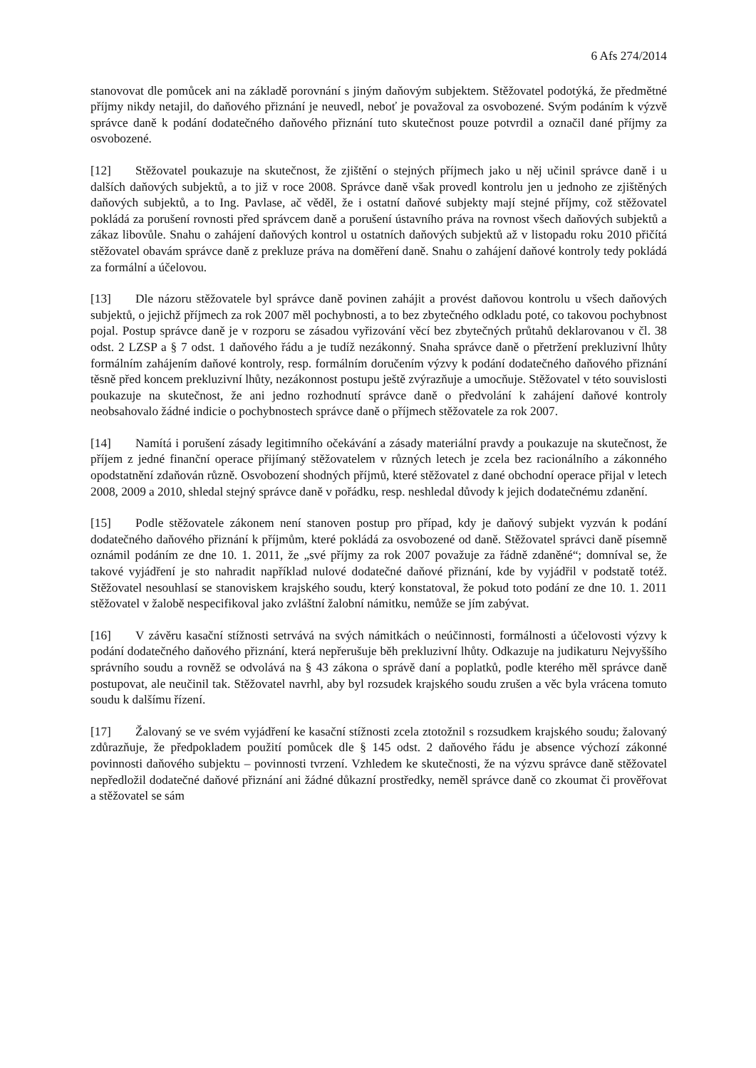6 Afs 274/2014
stanovovat dle pomůcek ani na základě porovnání s jiným daňovým subjektem. Stěžovatel podotýká, že předmětné příjmy nikdy netajil, do daňového přiznání je neuvedl, neboť je považoval za osvobozené. Svým podáním k výzvě správce daně k podání dodatečného daňového přiznání tuto skutečnost pouze potvrdil a označil dané příjmy za osvobozené.
[12] Stěžovatel poukazuje na skutečnost, že zjištění o stejných příjmech jako u něj učinil správce daně i u dalších daňových subjektů, a to již v roce 2008. Správce daně však provedl kontrolu jen u jednoho ze zjištěných daňových subjektů, a to Ing. Pavlase, ač věděl, že i ostatní daňové subjekty mají stejné příjmy, což stěžovatel pokládá za porušení rovnosti před správcem daně a porušení ústavního práva na rovnost všech daňových subjektů a zákaz libovůle. Snahu o zahájení daňových kontrol u ostatních daňových subjektů až v listopadu roku 2010 přičítá stěžovatel obavám správce daně z prekluze práva na doměření daně. Snahu o zahájení daňové kontroly tedy pokládá za formální a účelovou.
[13] Dle názoru stěžovatele byl správce daně povinen zahájit a provést daňovou kontrolu u všech daňových subjektů, o jejichž příjmech za rok 2007 měl pochybnosti, a to bez zbytečného odkladu poté, co takovou pochybnost pojal. Postup správce daně je v rozporu se zásadou vyřizování věcí bez zbytečných průtahů deklarovanou v čl. 38 odst. 2 LZSP a § 7 odst. 1 daňového řádu a je tudíž nezákonný. Snaha správce daně o přetržení prekluzivní lhůty formálním zahájením daňové kontroly, resp. formálním doručením výzvy k podání dodatečného daňového přiznání těsně před koncem prekluzivní lhůty, nezákonnost postupu ještě zvýrazňuje a umocňuje. Stěžovatel v této souvislosti poukazuje na skutečnost, že ani jedno rozhodnutí správce daně o předvolání k zahájení daňové kontroly neobsahovalo žádné indicie o pochybnostech správce daně o příjmech stěžovatele za rok 2007.
[14] Namítá i porušení zásady legitimního očekávání a zásady materiální pravdy a poukazuje na skutečnost, že příjem z jedné finanční operace přijímaný stěžovatelem v různých letech je zcela bez racionálního a zákonného opodstatnění zdaňován různě. Osvobození shodných příjmů, které stěžovatel z dané obchodní operace přijal v letech 2008, 2009 a 2010, shledal stejný správce daně v pořádku, resp. neshledal důvody k jejich dodatečnému zdanění.
[15] Podle stěžovatele zákonem není stanoven postup pro případ, kdy je daňový subjekt vyzván k podání dodatečného daňového přiznání k příjmům, které pokládá za osvobozené od daně. Stěžovatel správci daně písemně oznámil podáním ze dne 10. 1. 2011, že „své příjmy za rok 2007 považuje za řádně zdaněné“; domníval se, že takové vyjádření je sto nahradit například nulové dodatečné daňové přiznání, kde by vyjádřil v podstatě totéž. Stěžovatel nesouhlasí se stanoviskem krajského soudu, který konstatoval, že pokud toto podání ze dne 10. 1. 2011 stěžovatel v žalobě nespecifikoval jako zvláštní žalobní námitku, nemůže se jím zabývat.
[16] V závěru kasační stížnosti setrvává na svých námitkách o neúčinnosti, formálnosti a účelovosti výzvy k podání dodatečného daňového přiznání, která nepřerušuje běh prekluzivní lhůty. Odkazuje na judikaturu Nejvyššího správního soudu a rovněž se odvolává na § 43 zákona o správě daní a poplatků, podle kterého měl správce daně postupovat, ale neučinil tak. Stěžovatel navrhl, aby byl rozsudek krajského soudu zrušen a věc byla vrácena tomuto soudu k dalšímu řízení.
[17] Žalovaný se ve svém vyjádření ke kasační stížnosti zcela ztotožnil s rozsudkem krajského soudu; žalovaný zdůrazňuje, že předpokladem použití pomůcek dle § 145 odst. 2 daňového řádu je absence výchozí zákonné povinnosti daňového subjektu – povinnosti tvrzení. Vzhledem ke skutečnosti, že na výzvu správce daně stěžovatel nepředložil dodatečné daňové přiznání ani žádné důkazní prostředky, neměl správce daně co zkoumat či prověřovat a stěžovatel se sám